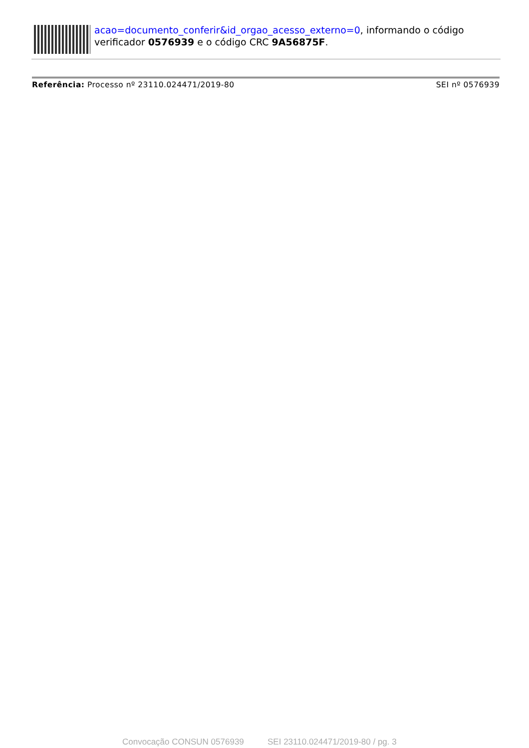acao=documento_conferir&id_orgao_acesso_externo=0, informando o código verificador 0576939 e o código CRC 9A56875F.
Referência: Processo nº 23110.024471/2019-80 SEI nº 0576939
Convocação CONSUN 0576939 SEI 23110.024471/2019-80 / pg. 3